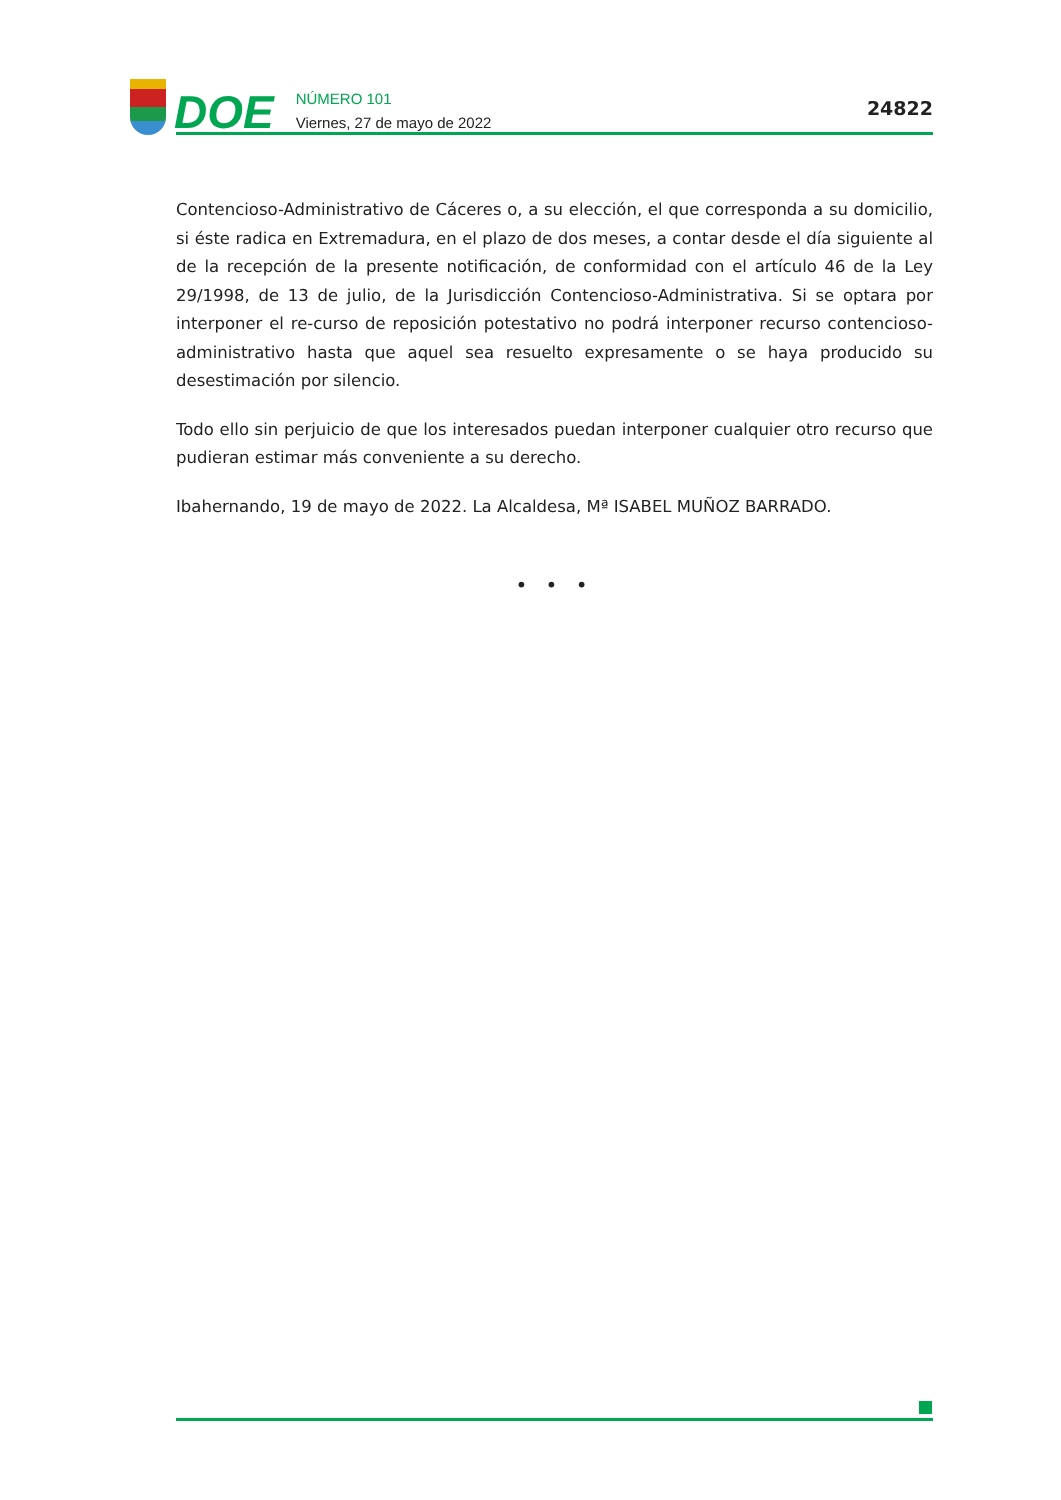DOE
NÚMERO 101
Viernes, 27 de mayo de 2022
24822
Contencioso-Administrativo de Cáceres o, a su elección, el que corresponda a su domicilio, si éste radica en Extremadura, en el plazo de dos meses, a contar desde el día siguiente al de la recepción de la presente notificación, de conformidad con el artículo 46 de la Ley 29/1998, de 13 de julio, de la Jurisdicción Contencioso-Administrativa. Si se optara por interponer el re-curso de reposición potestativo no podrá interponer recurso contencioso-administrativo hasta que aquel sea resuelto expresamente o se haya producido su desestimación por silencio.
Todo ello sin perjuicio de que los interesados puedan interponer cualquier otro recurso que pudieran estimar más conveniente a su derecho.
Ibahernando, 19 de mayo de 2022. La Alcaldesa, Mª ISABEL MUÑOZ BARRADO.
• • •